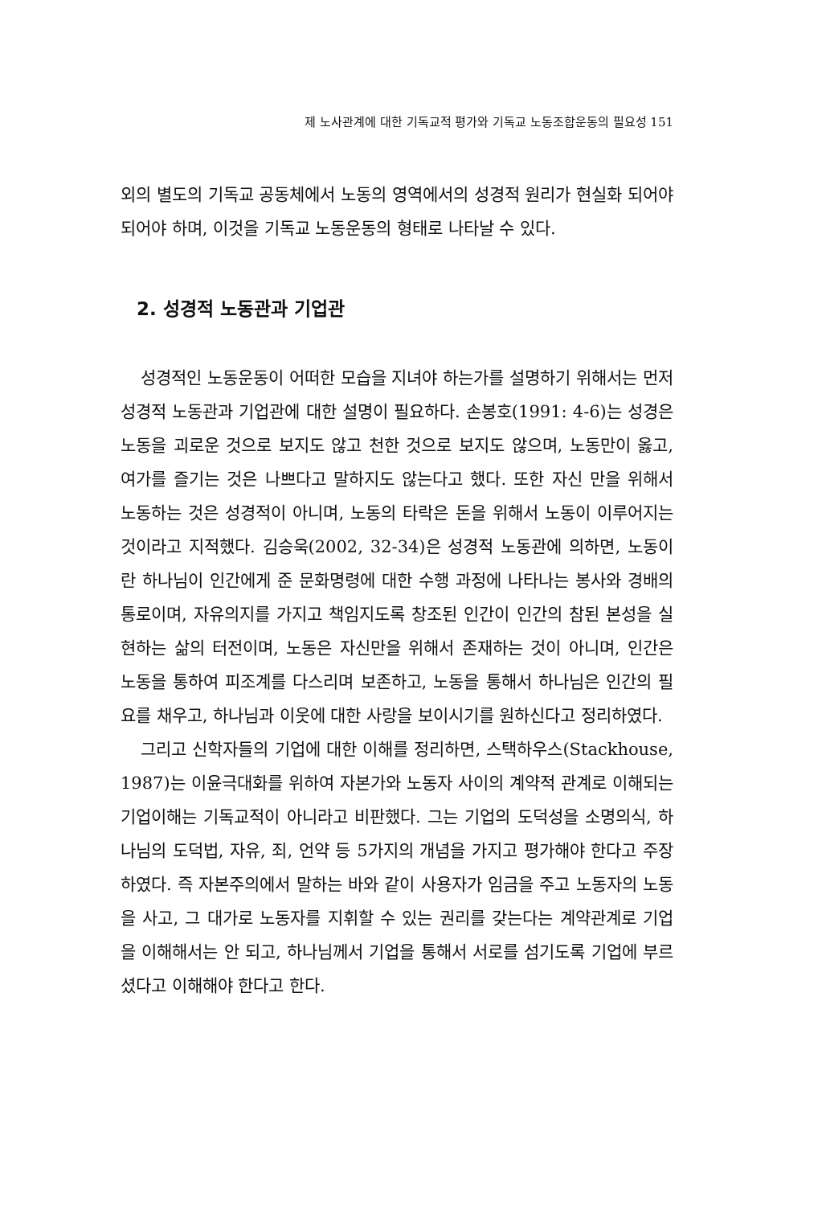제 노사관계에 대한 기독교적 평가와 기독교 노동조합운동의 필요성 151
외의 별도의 기독교 공동체에서 노동의 영역에서의 성경적 원리가 현실화 되어야 되어야 하며, 이것을 기독교 노동운동의 형태로 나타날 수 있다.
2. 성경적 노동관과 기업관
성경적인 노동운동이 어떠한 모습을 지녀야 하는가를 설명하기 위해서는 먼저 성경적 노동관과 기업관에 대한 설명이 필요하다. 손봉호(1991: 4-6)는 성경은 노동을 괴로운 것으로 보지도 않고 천한 것으로 보지도 않으며, 노동만이 옳고, 여가를 즐기는 것은 나쁘다고 말하지도 않는다고 했다. 또한 자신 만을 위해서 노동하는 것은 성경적이 아니며, 노동의 타락은 돈을 위해서 노동이 이루어지는 것이라고 지적했다. 김승욱(2002, 32-34)은 성경적 노동관에 의하면, 노동이란 하나님이 인간에게 준 문화명령에 대한 수행 과정에 나타나는 봉사와 경배의 통로이며, 자유의지를 가지고 책임지도록 창조된 인간이 인간의 참된 본성을 실현하는 삶의 터전이며, 노동은 자신만을 위해서 존재하는 것이 아니며, 인간은 노동을 통하여 피조계를 다스리며 보존하고, 노동을 통해서 하나님은 인간의 필요를 채우고, 하나님과 이웃에 대한 사랑을 보이시기를 원하신다고 정리하였다.
그리고 신학자들의 기업에 대한 이해를 정리하면, 스택하우스(Stackhouse, 1987)는 이윤극대화를 위하여 자본가와 노동자 사이의 계약적 관계로 이해되는 기업이해는 기독교적이 아니라고 비판했다. 그는 기업의 도덕성을 소명의식, 하나님의 도덕법, 자유, 죄, 언약 등 5가지의 개념을 가지고 평가해야 한다고 주장하였다. 즉 자본주의에서 말하는 바와 같이 사용자가 임금을 주고 노동자의 노동을 사고, 그 대가로 노동자를 지휘할 수 있는 권리를 갖는다는 계약관계로 기업을 이해해서는 안 되고, 하나님께서 기업을 통해서 서로를 섬기도록 기업에 부르셨다고 이해해야 한다고 한다.